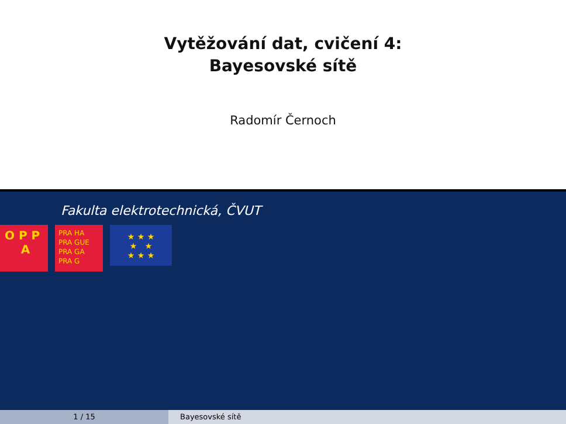Vytěžování dat, cvičení 4:
Bayesovské sítě
Radomír Černoch
Fakulta elektrotechnická, ČVUT
O P P
A
PRA HA
PRA GUE
PRA GA
PRA G
★ ★ ★
★ ★
★ ★ ★
1 / 15 Bayesovské sítě